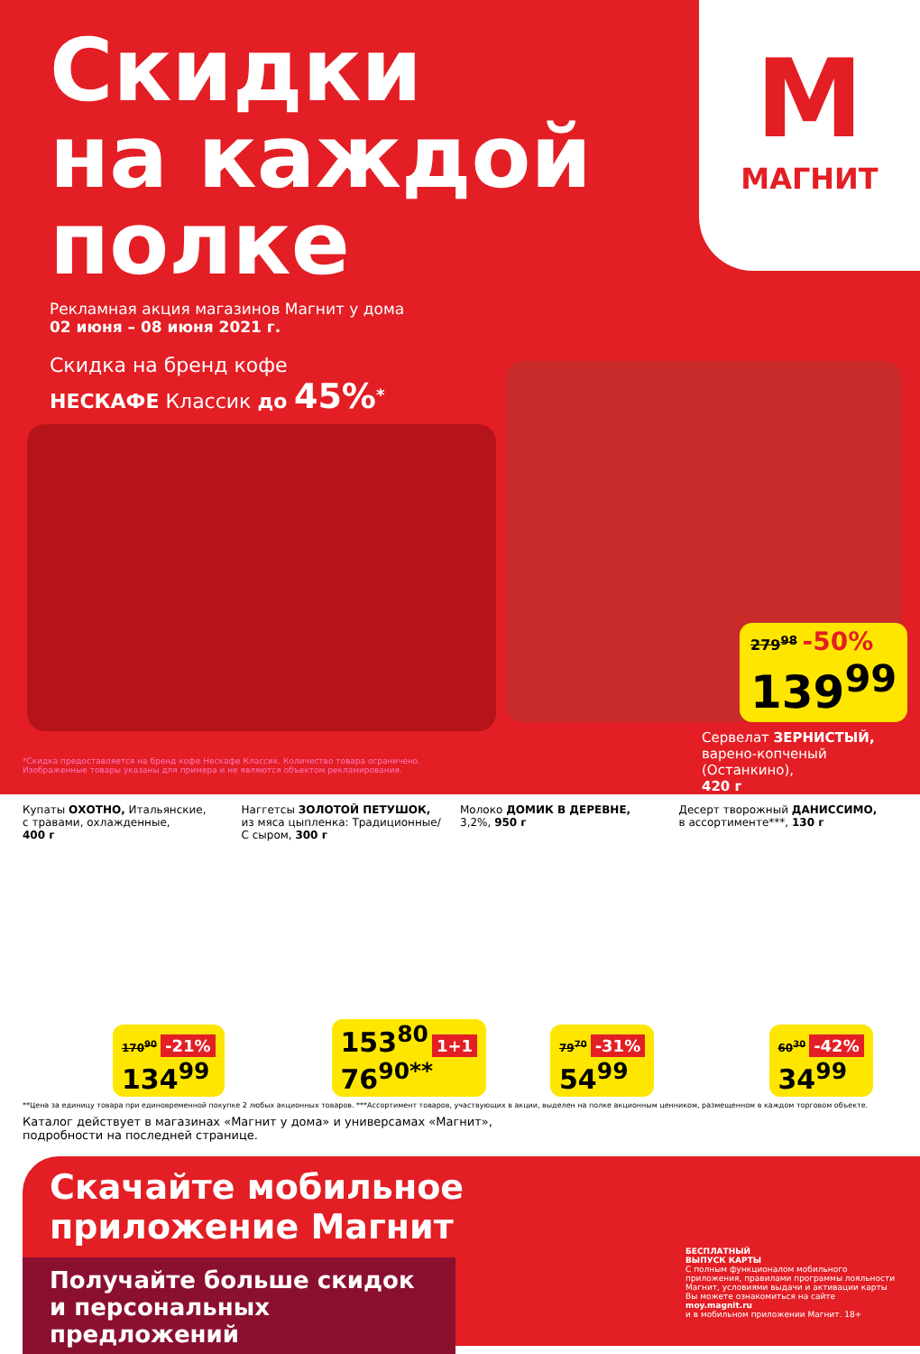М
МАГНИТ
Скидки
на каждой
полке
Рекламная акция магазинов Магнит у дома
02 июня – 08 июня 2021 г.
Скидка на бренд кофе
НЕСКАФЕ Классик до 45%<sup>*</sup>
279<sup>98</sup> -50%
139<sup>99</sup>
*Скидка предоставляется на бренд кофе Нескафе Классик. Количество товара ограничено.
Изображенные товары указаны для примера и не являются объектом рекламирования.
Сервелат ЗЕРНИСТЫЙ,
варено-копченый (Останкино),
420 г
Купаты ОХОТНО, Итальянские,
с травами, охлажденные,
400 г
170<sup>90</sup> -21%
134<sup>99</sup>
Наггетсы ЗОЛОТОЙ ПЕТУШОК,
из мяса цыпленка: Традиционные/
С сыром, 300 г
153<sup>80</sup> 1+1
76<sup>90**</sup>
Молоко ДОМИК В ДЕРЕВНЕ,
3,2%, 950 г
79<sup>70</sup> -31%
54<sup>99</sup>
Десерт творожный ДАНИССИМО,
в ассортименте***, 130 г
60<sup>30</sup> -42%
34<sup>99</sup>
**Цена за единицу товара при единовременной покупке 2 любых акционных товаров. ***Ассортимент товаров, участвующих в акции, выделен на полке акционным ценником, размещенном в каждом торговом объекте.
Каталог действует в магазинах «Магнит у дома» и универсамах «Магнит»,
подробности на последней странице.
Скачайте мобильное
приложение Магнит
Получайте больше скидок
и персональных предложений
БЕСПЛАТНЫЙ
ВЫПУСК КАРТЫ
С полным функционалом мобильного приложения, правилами программы лояльности Магнит, условиями выдачи и активации карты
Вы можете ознакомиться на сайте moy.magnit.ru
и в мобильном приложении Магнит. 18+